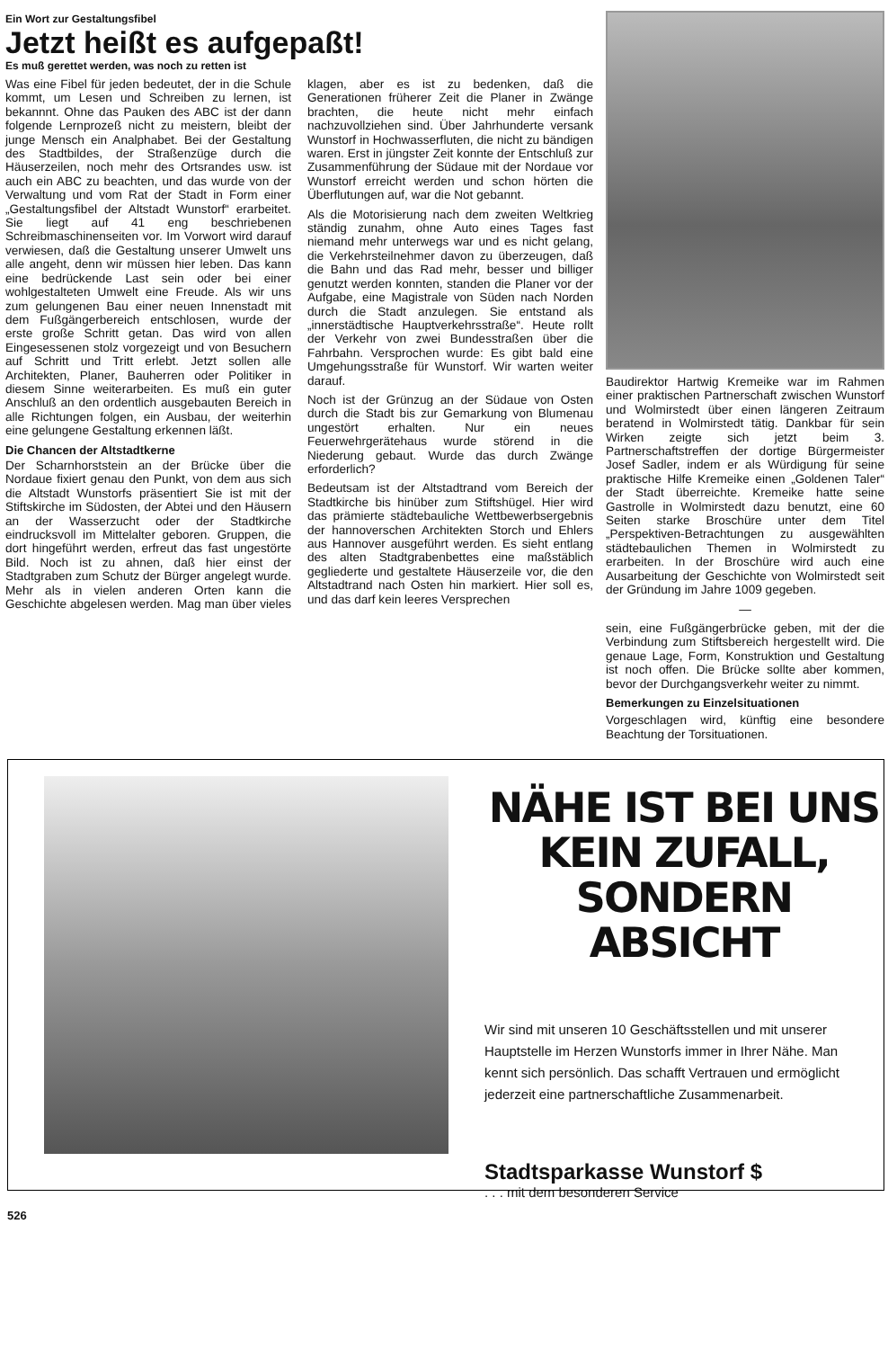Ein Wort zur Gestaltungsfibel
Jetzt heißt es aufgepaßt!
Es muß gerettet werden, was noch zu retten ist
Was eine Fibel für jeden bedeutet, der in die Schule kommt, um Lesen und Schreiben zu lernen, ist bekannnt. Ohne das Pauken des ABC ist der dann folgende Lernprozeß nicht zu meistern, bleibt der junge Mensch ein Analphabet. Bei der Gestaltung des Stadtbildes, der Straßenzüge durch die Häuserzeilen, noch mehr des Ortsrandes usw. ist auch ein ABC zu beachten, und das wurde von der Verwaltung und vom Rat der Stadt in Form einer „Gestaltungsfibel der Altstadt Wunstorf“ erarbeitet. Sie liegt auf 41 eng beschriebenen Schreibmaschinenseiten vor. Im Vorwort wird darauf verwiesen, daß die Gestaltung unserer Umwelt uns alle angeht, denn wir müssen hier leben. Das kann eine bedrückende Last sein oder bei einer wohlgestalteten Umwelt eine Freude. Als wir uns zum gelungenen Bau einer neuen Innenstadt mit dem Fußgängerbereich entschlosen, wurde der erste große Schritt getan. Das wird von allen Eingesessenen stolz vorgezeigt und von Besuchern auf Schritt und Tritt erlebt. Jetzt sollen alle Architekten, Planer, Bauherren oder Politiker in diesem Sinne weiterarbeiten. Es muß ein guter Anschluß an den ordentlich ausgebauten Bereich in alle Richtungen folgen, ein Ausbau, der weiterhin eine gelungene Gestaltung erkennen läßt.
Die Chancen der Altstadtkerne
Der Scharnhorststein an der Brücke über die Nordaue fixiert genau den Punkt, von dem aus sich die Altstadt Wunstorfs präsentiert Sie ist mit der Stiftskirche im Südosten, der Abtei und den Häusern an der Wasserzucht oder der Stadtkirche eindrucksvoll im Mittelalter geboren. Gruppen, die dort hingeführt werden, erfreut das fast ungestörte Bild. Noch ist zu ahnen, daß hier einst der Stadtgraben zum Schutz der Bürger angelegt wurde. Mehr als in vielen anderen Orten kann die Geschichte abgelesen werden. Mag man über vieles klagen, aber es ist zu bedenken, daß die Generationen früherer Zeit die Planer in Zwänge brachten, die heute nicht mehr einfach nachzuvollziehen sind. Über Jahrhunderte versank Wunstorf in Hochwasserfluten, die nicht zu bändigen waren. Erst in jüngster Zeit konnte der Entschluß zur Zusammenführung der Südaue mit der Nordaue vor Wunstorf erreicht werden und schon hörten die Überflutungen auf, war die Not gebannt.
Als die Motorisierung nach dem zweiten Weltkrieg ständig zunahm, ohne Auto eines Tages fast niemand mehr unterwegs war und es nicht gelang, die Verkehrsteilnehmer davon zu überzeugen, daß die Bahn und das Rad mehr, besser und billiger genutzt werden konnten, standen die Planer vor der Aufgabe, eine Magistrale von Süden nach Norden durch die Stadt anzulegen. Sie entstand als „innerstädtische Hauptverkehrsstraße“. Heute rollt der Verkehr von zwei Bundesstraßen über die Fahrbahn. Versprochen wurde: Es gibt bald eine Umgehungsstraße für Wunstorf. Wir warten weiter darauf.
Noch ist der Grünzug an der Südaue von Osten durch die Stadt bis zur Gemarkung von Blumenau ungestört erhalten. Nur ein neues Feuerwehrgerätehaus wurde störend in die Niederung gebaut. Wurde das durch Zwänge erforderlich?
Bedeutsam ist der Altstadtrand vom Bereich der Stadtkirche bis hinüber zum Stiftshügel. Hier wird das prämierte städtebauliche Wettbewerbsergebnis der hannoverschen Architekten Storch und Ehlers aus Hannover ausgeführt werden. Es sieht entlang des alten Stadtgrabenbettes eine maßstäblich gegliederte und gestaltete Häuserzeile vor, die den Altstadtrand nach Osten hin markiert. Hier soll es, und das darf kein leeres Versprechen
Baudirektor Hartwig Kremeike war im Rahmen einer praktischen Partnerschaft zwischen Wunstorf und Wolmirstedt über einen längeren Zeitraum beratend in Wolmirstedt tätig. Dankbar für sein Wirken zeigte sich jetzt beim 3. Partnerschaftstreffen der dortige Bürgermeister Josef Sadler, indem er als Würdigung für seine praktische Hilfe Kremeike einen „Goldenen Taler“ der Stadt überreichte. Kremeike hatte seine Gastrolle in Wolmirstedt dazu benutzt, eine 60 Seiten starke Broschüre unter dem Titel „Perspektiven-Betrachtungen zu ausgewählten städtebaulichen Themen in Wolmirstedt zu erarbeiten. In der Broschüre wird auch eine Ausarbeitung der Geschichte von Wolmirstedt seit der Gründung im Jahre 1009 gegeben.
—
sein, eine Fußgängerbrücke geben, mit der die Verbindung zum Stiftsbereich hergestellt wird. Die genaue Lage, Form, Konstruktion und Gestaltung ist noch offen. Die Brücke sollte aber kommen, bevor der Durchgangsverkehr weiter zu nimmt.
Bemerkungen zu Einzelsituationen
Vorgeschlagen wird, künftig eine besondere Beachtung der Torsituationen.
NÄHE IST BEI UNS
KEIN ZUFALL,
SONDERN ABSICHT
Wir sind mit unseren 10 Geschäftsstellen und mit unserer Hauptstelle im Herzen Wunstorfs immer in Ihrer Nähe. Man kennt sich persönlich. Das schafft Vertrauen und ermöglicht jederzeit eine partnerschaftliche Zusammenarbeit.
Stadtsparkasse Wunstorf $
. . . mit dem besonderen Service
526